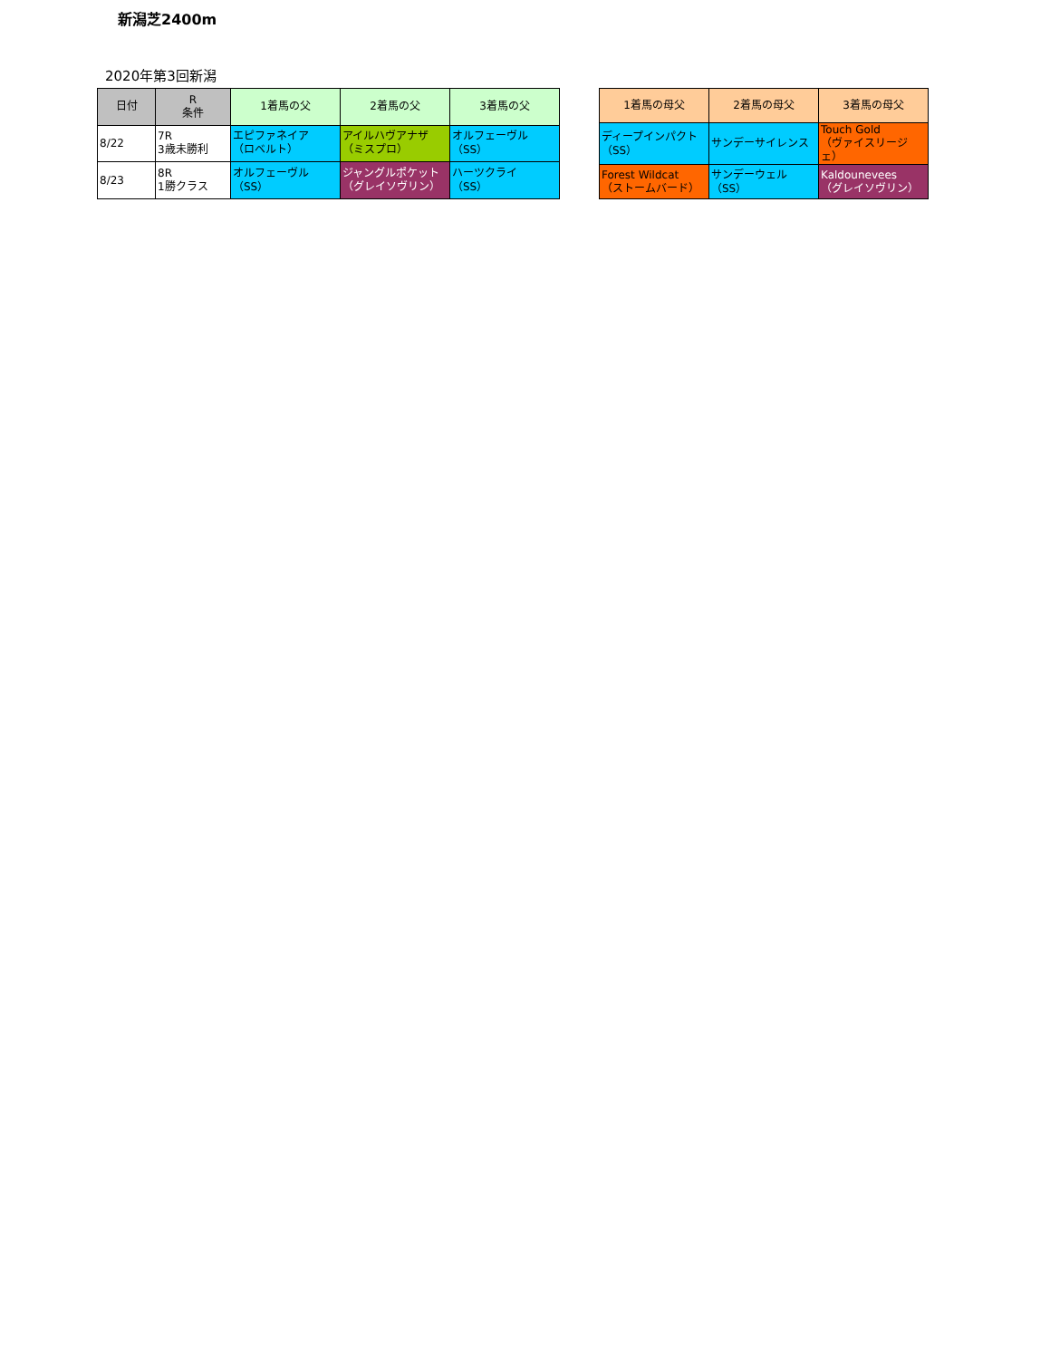新潟芝2400m
2020年第3回新潟
| 日付 | R 条件 | 1着馬の父 | 2着馬の父 | 3着馬の父 |
| --- | --- | --- | --- | --- |
| 8/22 | 7R 3歳未勝利 | エピファネイア （ロベルト） | アイルハヴアナザ （ミスプロ） | オルフェーヴル （SS） |
| 8/23 | 8R 1勝クラス | オルフェーヴル （SS） | ジャングルポケット （グレイソヴリン） | ハーツクライ （SS） |
| 1着馬の母父 | 2着馬の母父 | 3着馬の母父 |
| --- | --- | --- |
| ディープインパクト （SS） | サンデーサイレンス | Touch Gold （ヴァイスリージェ） |
| Forest Wildcat （ストームバード） | サンデーウェル （SS） | Kaldounevees （グレイソヴリン） |